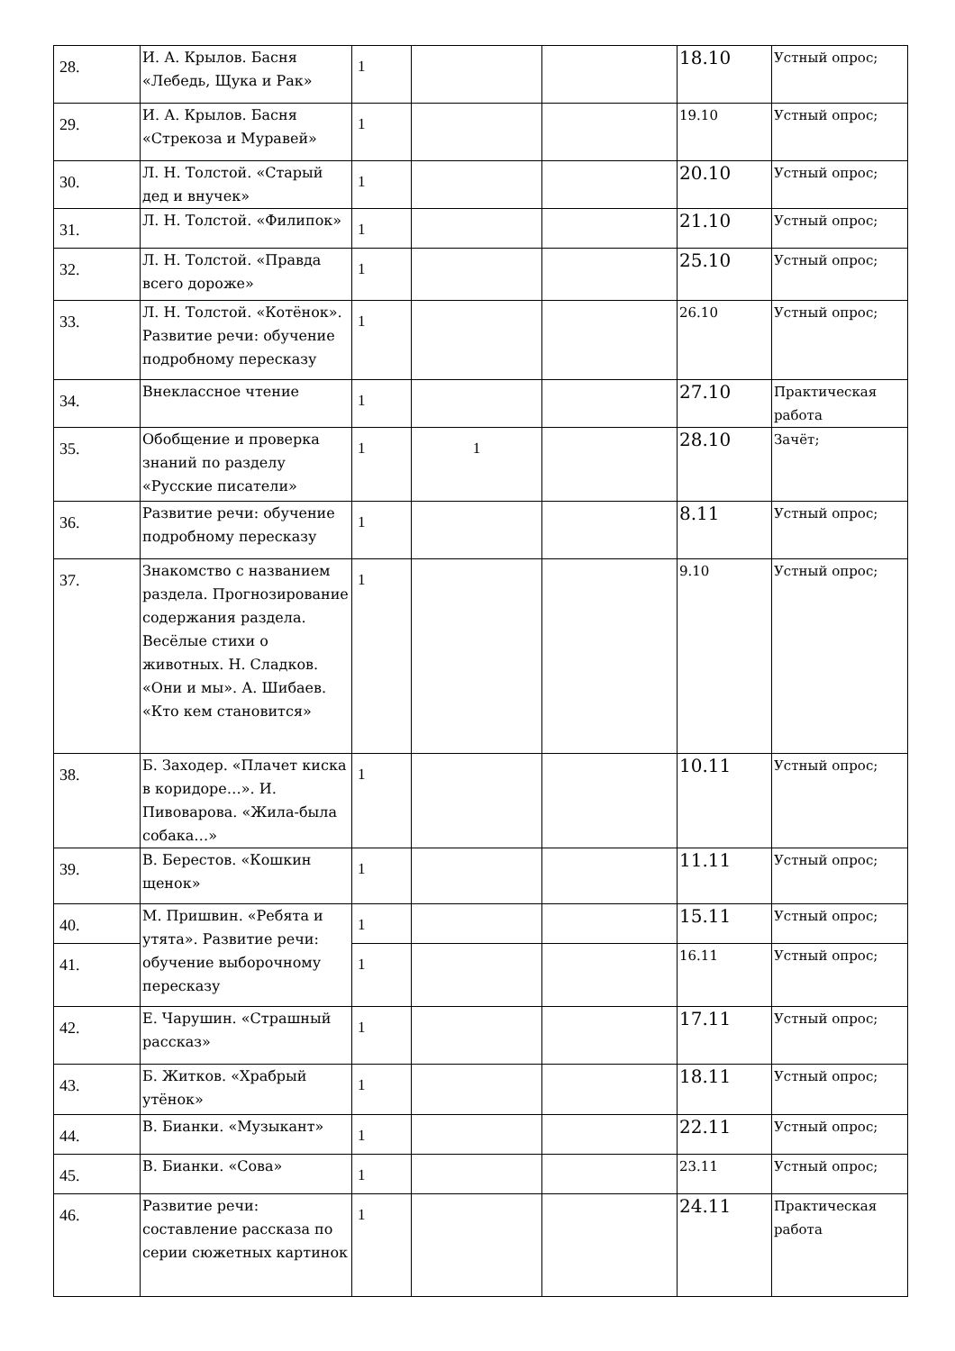| 28. | И. А. Крылов. Басня «Лебедь, Щука и Рак» | 1 | | | 18.10 | Устный опрос; |
| 29. | И. А. Крылов. Басня «Стрекоза и Муравей» | 1 | | | 19.10 | Устный опрос; |
| 30. | Л. Н. Толстой. «Старый дед и внучек» | 1 | | | 20.10 | Устный опрос; |
| 31. | Л. Н. Толстой. «Филипок» | 1 | | | 21.10 | Устный опрос; |
| 32. | Л. Н. Толстой. «Правда всего дороже» | 1 | | | 25.10 | Устный опрос; |
| 33. | Л. Н. Толстой. «Котёнок». Развитие речи: обучение подробному пересказу | 1 | | | 26.10 | Устный опрос; |
| 34. | Внеклассное чтение | 1 | | | 27.10 | Практическая работа |
| 35. | Обобщение и проверка знаний по разделу «Русские писатели» | 1 | 1 | | 28.10 | Зачёт; |
| 36. | Развитие речи: обучение подробному пересказу | 1 | | | 8.11 | Устный опрос; |
| 37. | Знакомство с названием раздела. Прогнозирование содержания раздела. Весёлые стихи о животных. Н. Сладков. «Они и мы». А. Шибаев. «Кто кем становится» | 1 | | | 9.10 | Устный опрос; |
| 38. | Б. Заходер. «Плачет киска в коридоре…». И. Пивоварова. «Жила-была собака…» | 1 | | | 10.11 | Устный опрос; |
| 39. | В. Берестов. «Кошкин щенок» | 1 | | | 11.11 | Устный опрос; |
| 40. | М. Пришвин. «Ребята и утята». Развитие речи: обучение выборочному пересказу | 1 | | | 15.11 | Устный опрос; |
| 41. | | 1 | | | 16.11 | Устный опрос; |
| 42. | Е. Чарушин. «Страшный рассказ» | 1 | | | 17.11 | Устный опрос; |
| 43. | Б. Житков. «Храбрый утёнок» | 1 | | | 18.11 | Устный опрос; |
| 44. | В. Бианки. «Музыкант» | 1 | | | 22.11 | Устный опрос; |
| 45. | В. Бианки. «Сова» | 1 | | | 23.11 | Устный опрос; |
| 46. | Развитие речи: составление рассказа по серии сюжетных картинок | 1 | | | 24.11 | Практическая работа |